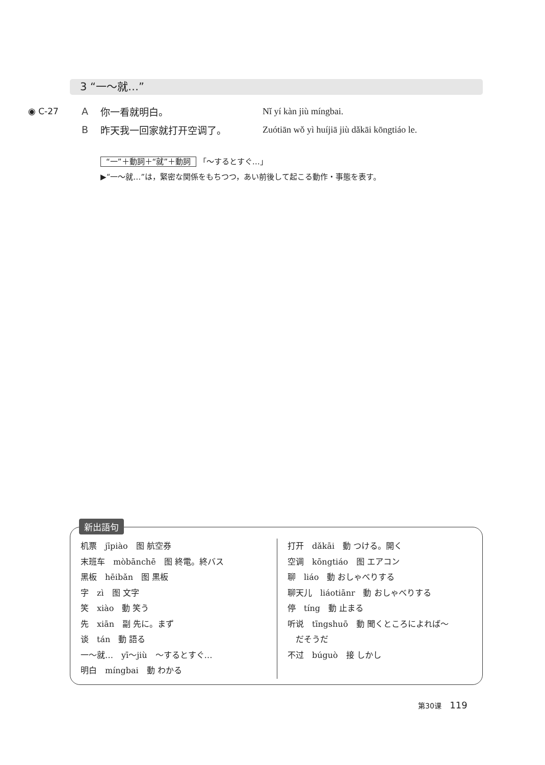3 “一～就…”
◉ C-27 A 你一看就明白。 Nǐ yí kàn jiù míngbai.
B昨天我一回家就打开空调了。 Zuótiān wǒ yì huíjiā jiù dǎkāi kōngtiáo le.
“一”＋動詞＋“就”＋動詞 「～するとすぐ…」
▶“一～就…”は，緊密な関係をもちつつ，あい前後して起こる動作・事態を表す。
机票　jīpiào　图 航空券
末班车　mòbānchē　图 終電。終バス
黑板　hēibǎn　图 黒板
字　zì　图 文字
笑　xiào　動 笑う
先　xiān　副 先に。まず
谈　tán　動 語る
一～就…　yī～jiù　～するとすぐ…
明白　míngbai　動 わかる
打开　dǎkāi　動 つける。開く
空调　kōngtiáo　图 エアコン
聊　liáo　動 おしゃべりする
聊天儿　liáotiānr　動 おしゃべりする
停　tíng　動 止まる
听说　tīngshuō　動 聞くところによれば～
　だそうだ
不过　búguò　接 しかし
新出語句
第30课 119